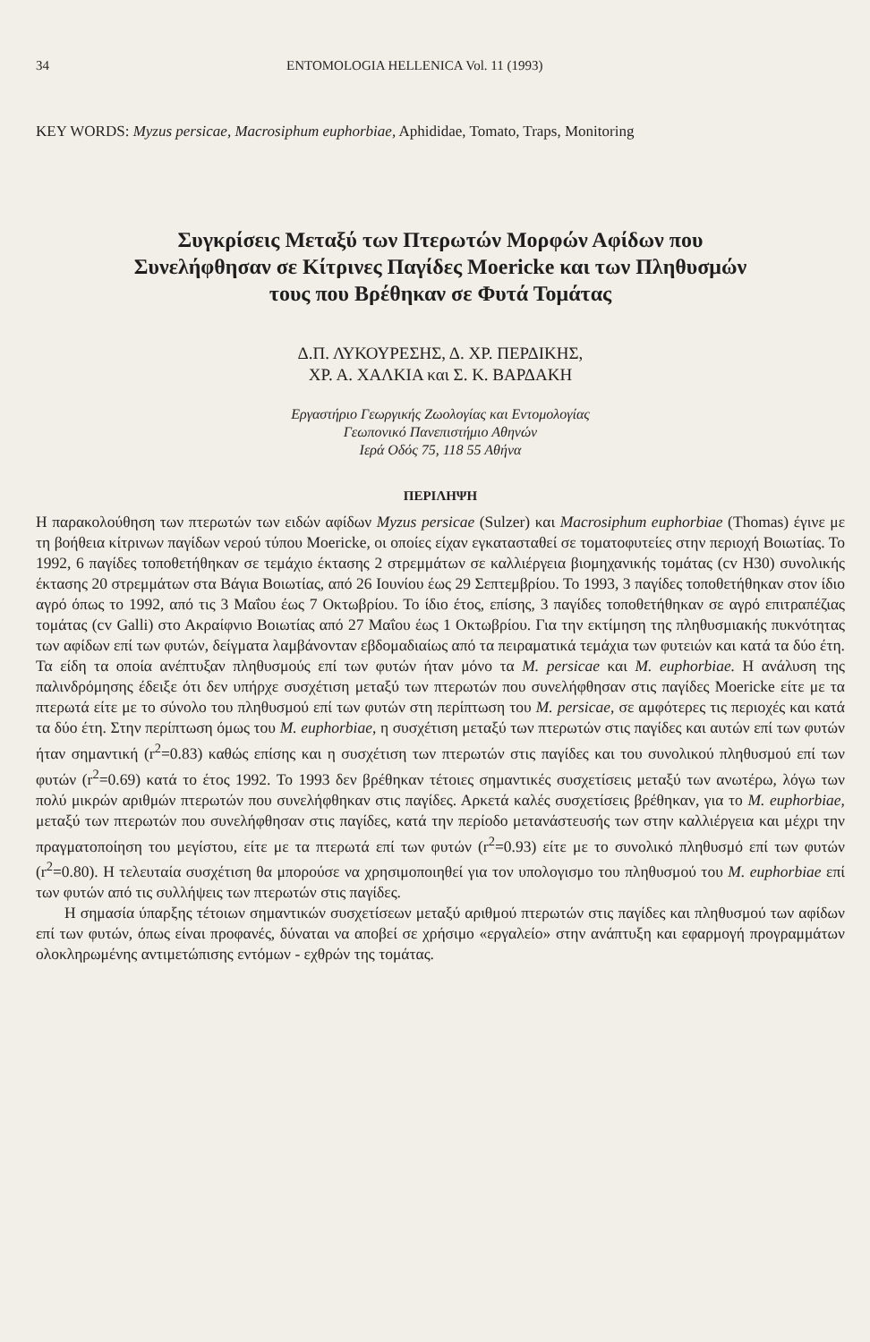34 ENTOMOLOGIA HELLENICA Vol. 11 (1993)
KEY WORDS: Myzus persicae, Macrosiphum euphorbiae, Aphididae, Tomato, Traps, Monitoring
Συγκρίσεις Μεταξύ των Πτερωτών Μορφών Αφίδων που
Συνελήφθησαν σε Κίτρινες Παγίδες Moericke και των Πληθυσμών
τους που Βρέθηκαν σε Φυτά Τομάτας
Δ.Π. ΛΥΚΟΥΡΕΣΗΣ, Δ. ΧΡ. ΠΕΡΔΙΚΗΣ,
ΧΡ. Α. ΧΑΛΚΙΑ και Σ. Κ. ΒΑΡΔΑΚΗ
Εργαστήριο Γεωργικής Ζωολογίας και Εντομολογίας
Γεωπονικό Πανεπιστήμιο Αθηνών
Ιερά Οδός 75, 118 55 Αθήνα
ΠΕΡΙΛΗΨΗ
Η παρακολούθηση των πτερωτών των ειδών αφίδων Myzus persicae (Sulzer) και Macrosiphum euphorbiae (Thomas) έγινε με τη βοήθεια κίτρινων παγίδων νερού τύπου Moericke, οι οποίες είχαν εγκατασταθεί σε τοματοφυτείες στην περιοχή Βοιωτίας. Το 1992, 6 παγίδες τοποθετήθηκαν σε τεμάχιο έκτασης 2 στρεμμάτων σε καλλιέργεια βιομηχανικής τομάτας (cv H30) συνολικής έκτασης 20 στρεμμάτων στα Βάγια Βοιωτίας, από 26 Ιουνίου έως 29 Σεπτεμβρίου. Το 1993, 3 παγίδες τοποθετήθηκαν στον ίδιο αγρό όπως το 1992, από τις 3 Μαΐου έως 7 Οκτωβρίου. Το ίδιο έτος, επίσης, 3 παγίδες τοποθετήθηκαν σε αγρό επιτραπέζιας τομάτας (cv Galli) στο Ακραίφνιο Βοιωτίας από 27 Μαΐου έως 1 Οκτωβρίου. Για την εκτίμηση της πληθυσμιακής πυκνότητας των αφίδων επί των φυτών, δείγματα λαμβάνονταν εβδομαδιαίως από τα πειραματικά τεμάχια των φυτειών και κατά τα δύο έτη. Τα είδη τα οποία ανέπτυξαν πληθυσμούς επί των φυτών ήταν μόνο τα M. persicae και M. euphorbiae. Η ανάλυση της παλινδρόμησης έδειξε ότι δεν υπήρχε συσχέτιση μεταξύ των πτερωτών που συνελήφθησαν στις παγίδες Moericke είτε με τα πτερωτά είτε με το σύνολο του πληθυσμού επί των φυτών στη περίπτωση του M. persicae, σε αμφότερες τις περιοχές και κατά τα δύο έτη. Στην περίπτωση όμως του M. euphorbiae, η συσχέτιση μεταξύ των πτερωτών στις παγίδες και αυτών επί των φυτών ήταν σημαντική (r<sup>2</sup>=0.83) καθώς επίσης και η συσχέτιση των πτερωτών στις παγίδες και του συνολικού πληθυσμού επί των φυτών (r<sup>2</sup>=0.69) κατά το έτος 1992. Το 1993 δεν βρέθηκαν τέτοιες σημαντικές συσχετίσεις μεταξύ των ανωτέρω, λόγω των πολύ μικρών αριθμών πτερωτών που συνελήφθηκαν στις παγίδες. Αρκετά καλές συσχετίσεις βρέθηκαν, για το M. euphorbiae, μεταξύ των πτερωτών που συνελήφθησαν στις παγίδες, κατά την περίοδο μετανάστευσής των στην καλλιέργεια και μέχρι την πραγματοποίηση του μεγίστου, είτε με τα πτερωτά επί των φυτών (r<sup>2</sup>=0.93) είτε με το συνολικό πληθυσμό επί των φυτών (r<sup>2</sup>=0.80). Η τελευταία συσχέτιση θα μπορούσε να χρησιμοποιηθεί για τον υπολογισμο του πληθυσμού του M. euphorbiae επί των φυτών από τις συλλήψεις των πτερωτών στις παγίδες.
Η σημασία ύπαρξης τέτοιων σημαντικών συσχετίσεων μεταξύ αριθμού πτερωτών στις παγίδες και πληθυσμού των αφίδων επί των φυτών, όπως είναι προφανές, δύναται να αποβεί σε χρήσιμο «εργαλείο» στην ανάπτυξη και εφαρμογή προγραμμάτων ολοκληρωμένης αντιμετώπισης εντόμων - εχθρών της τομάτας.